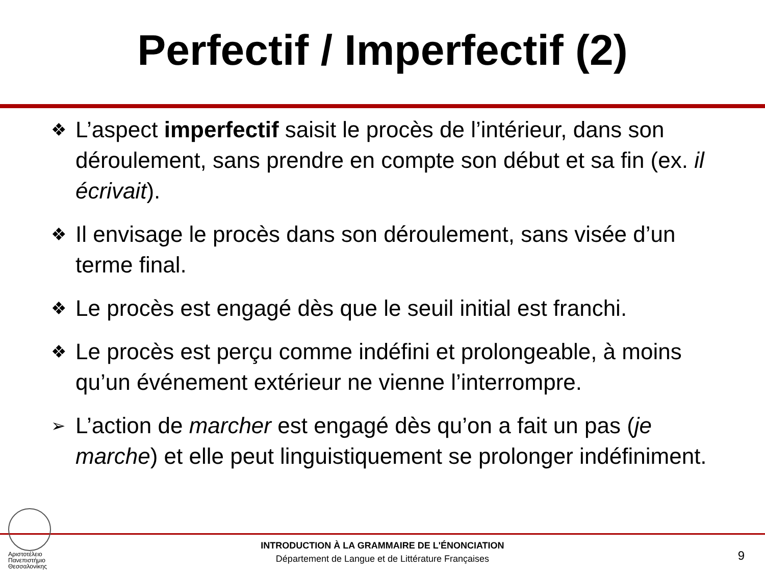Perfectif / Imperfectif (2)
❖ L’aspect imperfectif saisit le procès de l’intérieur, dans son déroulement, sans prendre en compte son début et sa fin (ex. il écrivait).
❖ Il envisage le procès dans son déroulement, sans visée d’un terme final.
❖ Le procès est engagé dès que le seuil initial est franchi.
❖ Le procès est perçu comme indéfini et prolongeable, à moins qu’un événement extérieur ne vienne l’interrompre.
➢ L’action de marcher est engagé dès qu’on a fait un pas (je marche) et elle peut linguistiquement se prolonger indéfiniment.
Αριστοτέλειο
Πανεπιστήμιο
Θεσσαλονίκης
INTRODUCTION À LA GRAMMAIRE DE L'ÉNONCIATION
Département de Langue et de Littérature Françaises
9